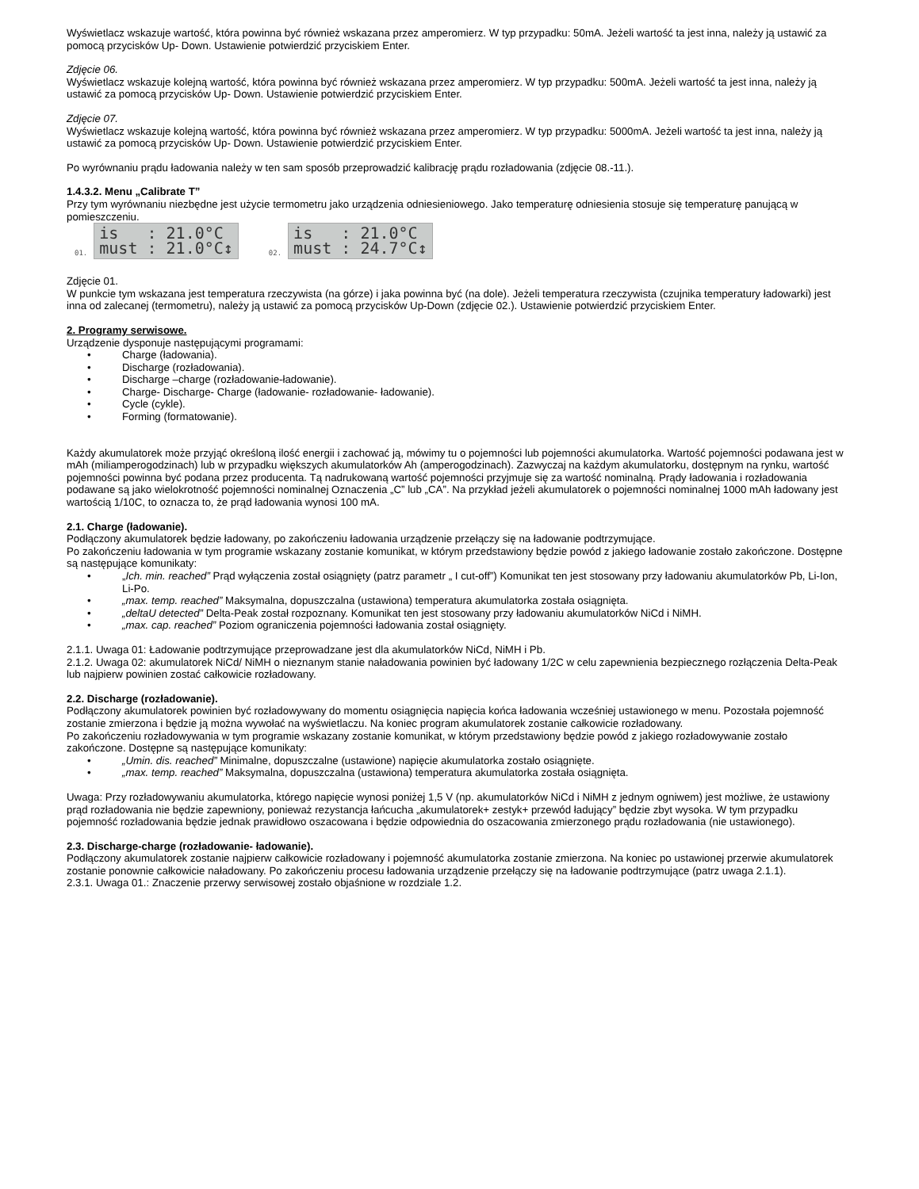Wyświetlacz wskazuje wartość, która powinna być również wskazana przez amperomierz. W typ przypadku: 50mA. Jeżeli wartość ta jest inna, należy ją ustawić za pomocą przycisków Up- Down. Ustawienie potwierdzić przyciskiem Enter.
Zdjęcie 06.
Wyświetlacz wskazuje kolejną wartość, która powinna być również wskazana przez amperomierz. W typ przypadku: 500mA. Jeżeli wartość ta jest inna, należy ją ustawić za pomocą przycisków Up- Down. Ustawienie potwierdzić przyciskiem Enter.
Zdjęcie 07.
Wyświetlacz wskazuje kolejną wartość, która powinna być również wskazana przez amperomierz. W typ przypadku: 5000mA. Jeżeli wartość ta jest inna, należy ją ustawić za pomocą przycisków Up- Down. Ustawienie potwierdzić przyciskiem Enter.
Po wyrównaniu prądu ładowania należy w ten sam sposób przeprowadzić kalibrację prądu rozładowania (zdjęcie 08.-11.).
1.4.3.2. Menu „Calibrate T”
Przy tym wyrównaniu niezbędne jest użycie termometru jako urządzenia odniesieniowego. Jako temperaturę odniesienia stosuje się temperaturę panującą w pomieszczeniu.
01. is : 21.0°C
must : 21.0°C↕ 02. is : 21.0°C
must : 24.7°C↕
Zdjęcie 01.
W punkcie tym wskazana jest temperatura rzeczywista (na górze) i jaka powinna być (na dole). Jeżeli temperatura rzeczywista (czujnika temperatury ładowarki) jest inna od zalecanej (termometru), należy ją ustawić za pomocą przycisków Up-Down (zdjęcie 02.). Ustawienie potwierdzić przyciskiem Enter.
2. Programy serwisowe.
Urządzenie dysponuje następującymi programami:
• Charge (ładowania).
• Discharge (rozładowania).
• Discharge –charge (rozładowanie-ładowanie).
• Charge- Discharge- Charge (ładowanie- rozładowanie- ładowanie).
• Cycle (cykle).
• Forming (formatowanie).
Każdy akumulatorek może przyjąć określoną ilość energii i zachować ją, mówimy tu o pojemności lub pojemności akumulatorka. Wartość pojemności podawana jest w mAh (miliamperogodzinach) lub w przypadku większych akumulatorków Ah (amperogodzinach). Zazwyczaj na każdym akumulatorku, dostępnym na rynku, wartość pojemności powinna być podana przez producenta. Tą nadrukowaną wartość pojemności przyjmuje się za wartość nominalną. Prądy ładowania i rozładowania podawane są jako wielokrotność pojemności nominalnej Oznaczenia „C” lub „CA”. Na przykład jeżeli akumulatorek o pojemności nominalnej 1000 mAh ładowany jest wartością 1/10C, to oznacza to, że prąd ładowania wynosi 100 mA.
2.1. Charge (ładowanie).
Podłączony akumulatorek będzie ładowany, po zakończeniu ładowania urządzenie przełączy się na ładowanie podtrzymujące.
Po zakończeniu ładowania w tym programie wskazany zostanie komunikat, w którym przedstawiony będzie powód z jakiego ładowanie zostało zakończone. Dostępne są następujące komunikaty:
• „Ich. min. reached” Prąd wyłączenia został osiągnięty (patrz parametr „ I cut-off”) Komunikat ten jest stosowany przy ładowaniu akumulatorków Pb, Li-Ion, Li-Po.
• „max. temp. reached” Maksymalna, dopuszczalna (ustawiona) temperatura akumulatorka została osiągnięta.
• „deltaU detected” Delta-Peak został rozpoznany. Komunikat ten jest stosowany przy ładowaniu akumulatorków NiCd i NiMH.
• „max. cap. reached” Poziom ograniczenia pojemności ładowania został osiągnięty.
2.1.1. Uwaga 01: Ładowanie podtrzymujące przeprowadzane jest dla akumulatorków NiCd, NiMH i Pb.
2.1.2. Uwaga 02: akumulatorek NiCd/ NiMH o nieznanym stanie naładowania powinien być ładowany 1/2C w celu zapewnienia bezpiecznego rozłączenia Delta-Peak lub najpierw powinien zostać całkowicie rozładowany.
2.2. Discharge (rozładowanie).
Podłączony akumulatorek powinien być rozładowywany do momentu osiągnięcia napięcia końca ładowania wcześniej ustawionego w menu. Pozostała pojemność zostanie zmierzona i będzie ją można wywołać na wyświetlaczu. Na koniec program akumulatorek zostanie całkowicie rozładowany.
Po zakończeniu rozładowywania w tym programie wskazany zostanie komunikat, w którym przedstawiony będzie powód z jakiego rozładowywanie zostało zakończone. Dostępne są następujące komunikaty:
• „Umin. dis. reached” Minimalne, dopuszczalne (ustawione) napięcie akumulatorka zostało osiągnięte.
• „max. temp. reached” Maksymalna, dopuszczalna (ustawiona) temperatura akumulatorka została osiągnięta.
Uwaga: Przy rozładowywaniu akumulatorka, którego napięcie wynosi poniżej 1,5 V (np. akumulatorków NiCd i NiMH z jednym ogniwem) jest możliwe, że ustawiony prąd rozładowania nie będzie zapewniony, ponieważ rezystancja łańcucha „akumulatorek+ zestyk+ przewód ładujący” będzie zbyt wysoka. W tym przypadku pojemność rozładowania będzie jednak prawidłowo oszacowana i będzie odpowiednia do oszacowania zmierzonego prądu rozładowania (nie ustawionego).
2.3. Discharge-charge (rozładowanie- ładowanie).
Podłączony akumulatorek zostanie najpierw całkowicie rozładowany i pojemność akumulatorka zostanie zmierzona. Na koniec po ustawionej przerwie akumulatorek zostanie ponownie całkowicie naładowany. Po zakończeniu procesu ładowania urządzenie przełączy się na ładowanie podtrzymujące (patrz uwaga 2.1.1).
2.3.1. Uwaga 01.: Znaczenie przerwy serwisowej zostało objaśnione w rozdziale 1.2.